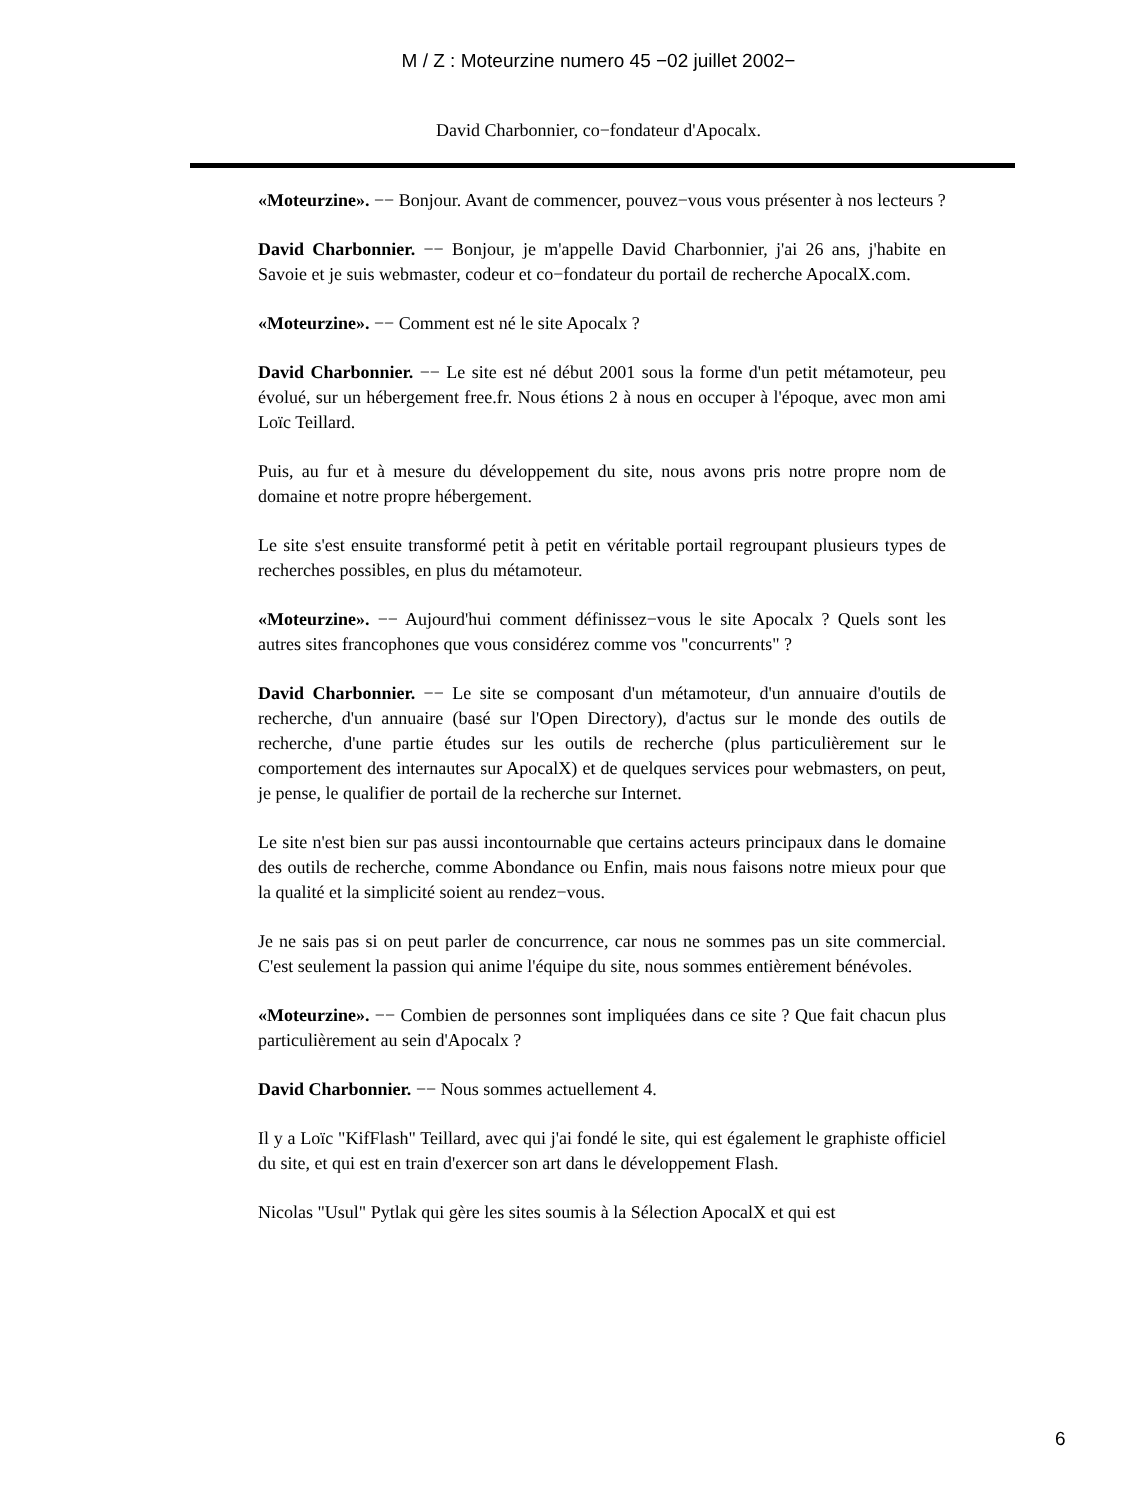M / Z : Moteurzine numero 45 −02 juillet 2002−
David Charbonnier, co−fondateur d'Apocalx.
«Moteurzine». −− Bonjour. Avant de commencer, pouvez−vous vous présenter à nos lecteurs ?
David Charbonnier. −− Bonjour, je m'appelle David Charbonnier, j'ai 26 ans, j'habite en Savoie et je suis webmaster, codeur et co−fondateur du portail de recherche ApocalX.com.
«Moteurzine». −− Comment est né le site Apocalx ?
David Charbonnier. −− Le site est né début 2001 sous la forme d'un petit métamoteur, peu évolué, sur un hébergement free.fr. Nous étions 2 à nous en occuper à l'époque, avec mon ami Loïc Teillard.
Puis, au fur et à mesure du développement du site, nous avons pris notre propre nom de domaine et notre propre hébergement.
Le site s'est ensuite transformé petit à petit en véritable portail regroupant plusieurs types de recherches possibles, en plus du métamoteur.
«Moteurzine». −− Aujourd'hui comment définissez−vous le site Apocalx ? Quels sont les autres sites francophones que vous considérez comme vos "concurrents" ?
David Charbonnier. −− Le site se composant d'un métamoteur, d'un annuaire d'outils de recherche, d'un annuaire (basé sur l'Open Directory), d'actus sur le monde des outils de recherche, d'une partie études sur les outils de recherche (plus particulièrement sur le comportement des internautes sur ApocalX) et de quelques services pour webmasters, on peut, je pense, le qualifier de portail de la recherche sur Internet.
Le site n'est bien sur pas aussi incontournable que certains acteurs principaux dans le domaine des outils de recherche, comme Abondance ou Enfin, mais nous faisons notre mieux pour que la qualité et la simplicité soient au rendez−vous.
Je ne sais pas si on peut parler de concurrence, car nous ne sommes pas un site commercial. C'est seulement la passion qui anime l'équipe du site, nous sommes entièrement bénévoles.
«Moteurzine». −− Combien de personnes sont impliquées dans ce site ? Que fait chacun plus particulièrement au sein d'Apocalx ?
David Charbonnier. −− Nous sommes actuellement 4.
Il y a Loïc "KifFlash" Teillard, avec qui j'ai fondé le site, qui est également le graphiste officiel du site, et qui est en train d'exercer son art dans le développement Flash.
Nicolas "Usul" Pytlak qui gère les sites soumis à la Sélection ApocalX et qui est
6